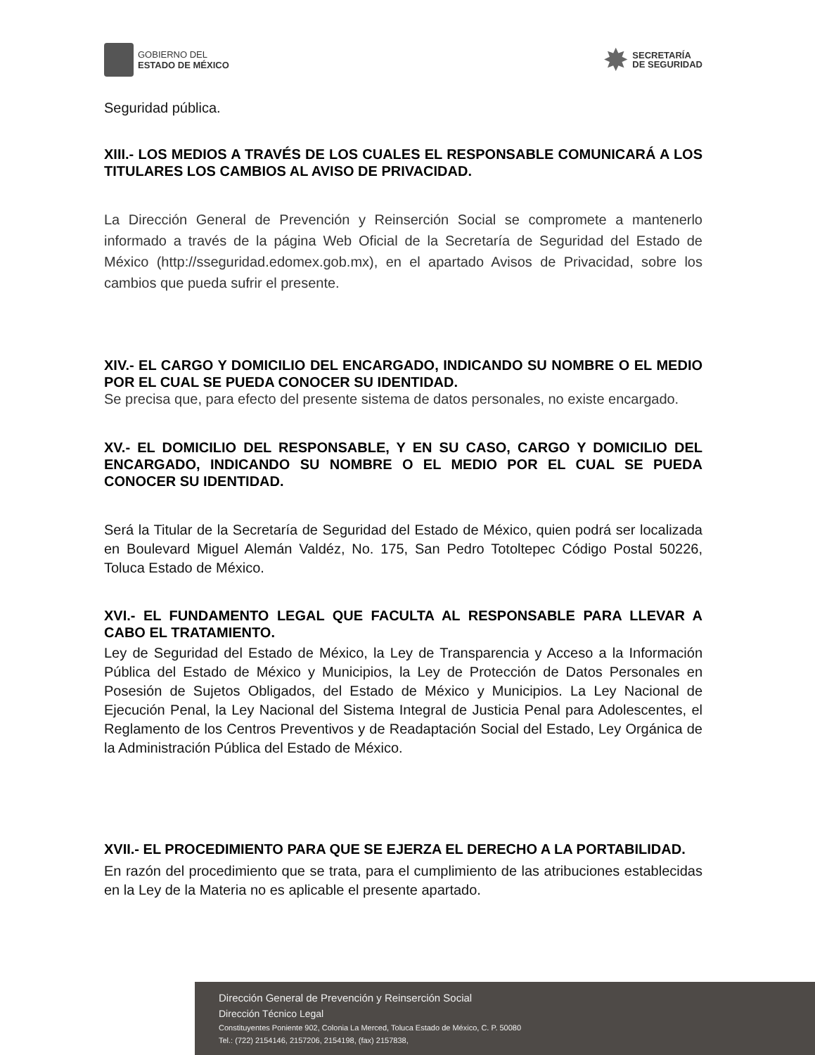GOBIERNO DEL
ESTADO DE MÉXICO
✸
SECRETARÍA
DE SEGURIDAD
Seguridad pública.
XIII.- LOS MEDIOS A TRAVÉS DE LOS CUALES EL RESPONSABLE COMUNICARÁ A LOS TITULARES LOS CAMBIOS AL AVISO DE PRIVACIDAD.
La Dirección General de Prevención y Reinserción Social se compromete a mantenerlo informado a través de la página Web Oficial de la Secretaría de Seguridad del Estado de México (http://sseguridad.edomex.gob.mx), en el apartado Avisos de Privacidad, sobre los cambios que pueda sufrir el presente.
XIV.- EL CARGO Y DOMICILIO DEL ENCARGADO, INDICANDO SU NOMBRE O EL MEDIO POR EL CUAL SE PUEDA CONOCER SU IDENTIDAD.
Se precisa que, para efecto del presente sistema de datos personales, no existe encargado.
XV.- EL DOMICILIO DEL RESPONSABLE, Y EN SU CASO, CARGO Y DOMICILIO DEL ENCARGADO, INDICANDO SU NOMBRE O EL MEDIO POR EL CUAL SE PUEDA CONOCER SU IDENTIDAD.
Será la Titular de la Secretaría de Seguridad del Estado de México, quien podrá ser localizada en Boulevard Miguel Alemán Valdéz, No. 175, San Pedro Totoltepec Código Postal 50226, Toluca Estado de México.
XVI.- EL FUNDAMENTO LEGAL QUE FACULTA AL RESPONSABLE PARA LLEVAR A CABO EL TRATAMIENTO.
Ley de Seguridad del Estado de México, la Ley de Transparencia y Acceso a la Información Pública del Estado de México y Municipios, la Ley de Protección de Datos Personales en Posesión de Sujetos Obligados, del Estado de México y Municipios. La Ley Nacional de Ejecución Penal, la Ley Nacional del Sistema Integral de Justicia Penal para Adolescentes, el Reglamento de los Centros Preventivos y de Readaptación Social del Estado, Ley Orgánica de la Administración Pública del Estado de México.
XVII.- EL PROCEDIMIENTO PARA QUE SE EJERZA EL DERECHO A LA PORTABILIDAD.
En razón del procedimiento que se trata, para el cumplimiento de las atribuciones establecidas en la Ley de la Materia no es aplicable el presente apartado.
Dirección General de Prevención y Reinserción Social
Dirección Técnico Legal
Constituyentes Poniente 902, Colonia La Merced, Toluca Estado de México, C. P. 50080
Tel.: (722) 2154146, 2157206, 2154198, (fax) 2157838,